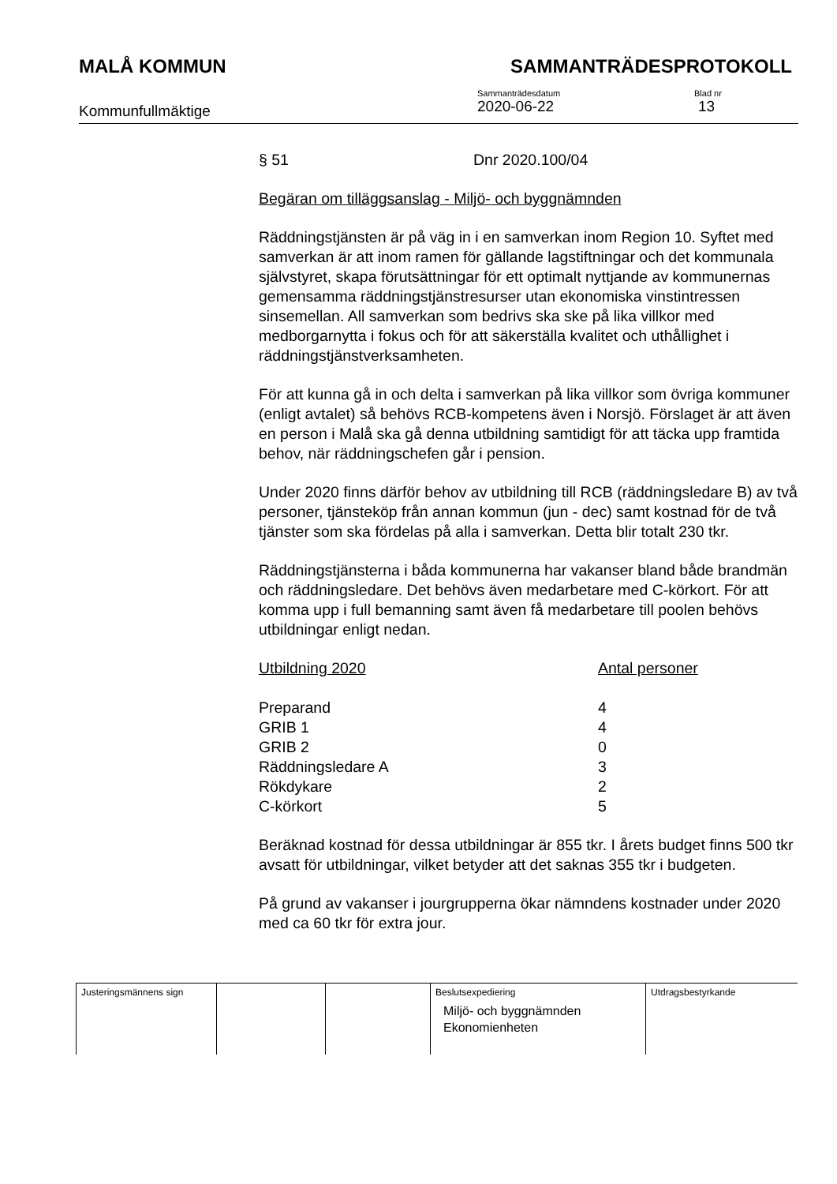MALÅ KOMMUN SAMMANTRÄDESPROTOKOLL
Kommunfullmäktige
Sammanträdesdatum
2020-06-22
Blad nr
13
§ 51 Dnr 2020.100/04
Begäran om tilläggsanslag - Miljö- och byggnämnden
Räddningstjänsten är på väg in i en samverkan inom Region 10. Syftet med samverkan är att inom ramen för gällande lagstiftningar och det kommunala självstyret, skapa förutsättningar för ett optimalt nyttjande av kommunernas gemensamma räddningstjänstresurser utan ekonomiska vinstintressen sinsemellan. All samverkan som bedrivs ska ske på lika villkor med medborgarnytta i fokus och för att säkerställa kvalitet och uthållighet i räddningstjänstverksamheten.
För att kunna gå in och delta i samverkan på lika villkor som övriga kommuner (enligt avtalet) så behövs RCB-kompetens även i Norsjö. Förslaget är att även en person i Malå ska gå denna utbildning samtidigt för att täcka upp framtida behov, när räddningschefen går i pension.
Under 2020 finns därför behov av utbildning till RCB (räddningsledare B) av två personer, tjänsteköp från annan kommun (jun - dec) samt kostnad för de två tjänster som ska fördelas på alla i samverkan. Detta blir totalt 230 tkr.
Räddningstjänsterna i båda kommunerna har vakanser bland både brandmän och räddningsledare. Det behövs även medarbetare med C-körkort. För att komma upp i full bemanning samt även få medarbetare till poolen behövs utbildningar enligt nedan.
| Utbildning 2020 | Antal personer |
| --- | --- |
| Preparand | 4 |
| GRIB 1 | 4 |
| GRIB 2 | 0 |
| Räddningsledare A | 3 |
| Rökdykare | 2 |
| C-körkort | 5 |
Beräknad kostnad för dessa utbildningar är 855 tkr. I årets budget finns 500 tkr avsatt för utbildningar, vilket betyder att det saknas 355 tkr i budgeten.
På grund av vakanser i jourgrupperna ökar nämndens kostnader under 2020 med ca 60 tkr för extra jour.
| Justeringsmännens sign | | | Beslutsexpediering Miljö- och byggnämnden Ekonomienheten | Utdragsbestyrkande |